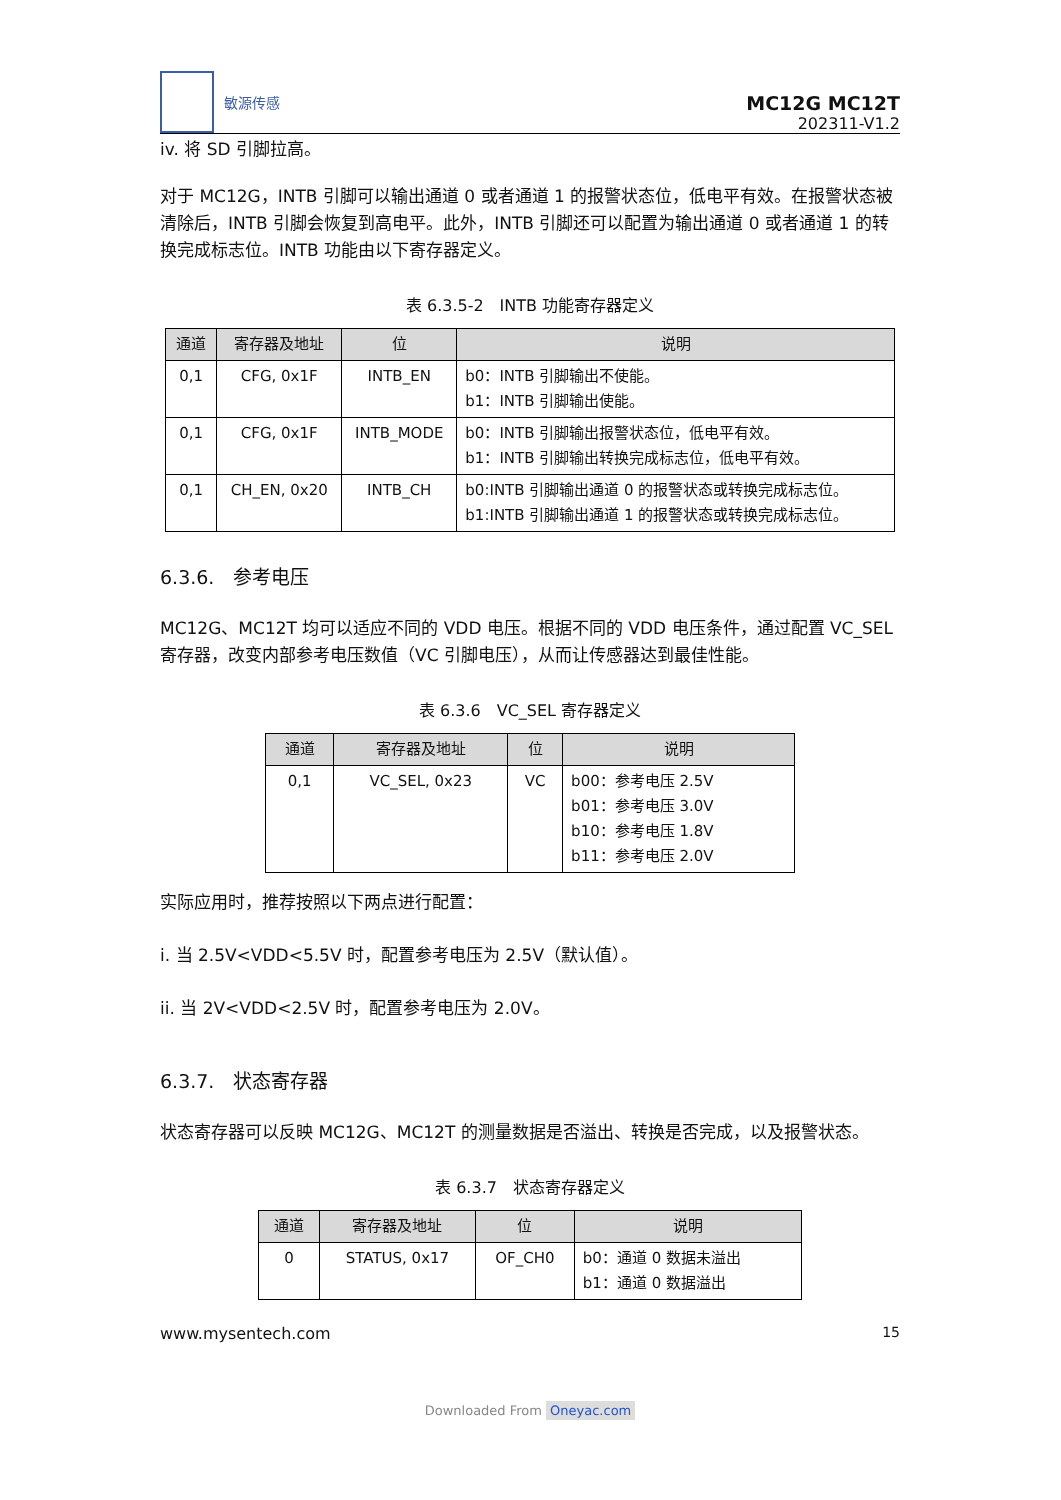敏源传感
MC12G MC12T
202311-V1.2
iv. 将 SD 引脚拉高。
对于 MC12G，INTB 引脚可以输出通道 0 或者通道 1 的报警状态位，低电平有效。在报警状态被清除后，INTB 引脚会恢复到高电平。此外，INTB 引脚还可以配置为输出通道 0 或者通道 1 的转换完成标志位。INTB 功能由以下寄存器定义。
表 6.3.5-2　INTB 功能寄存器定义
| 通道 | 寄存器及地址 | 位 | 说明 |
| --- | --- | --- | --- |
| 0,1 | CFG, 0x1F | INTB_EN | b0：INTB 引脚输出不使能。 b1：INTB 引脚输出使能。 |
| 0,1 | CFG, 0x1F | INTB_MODE | b0：INTB 引脚输出报警状态位，低电平有效。 b1：INTB 引脚输出转换完成标志位，低电平有效。 |
| 0,1 | CH_EN, 0x20 | INTB_CH | b0:INTB 引脚输出通道 0 的报警状态或转换完成标志位。 b1:INTB 引脚输出通道 1 的报警状态或转换完成标志位。 |
6.3.6.　参考电压
MC12G、MC12T 均可以适应不同的 VDD 电压。根据不同的 VDD 电压条件，通过配置 VC_SEL 寄存器，改变内部参考电压数值（VC 引脚电压），从而让传感器达到最佳性能。
表 6.3.6　VC_SEL 寄存器定义
| 通道 | 寄存器及地址 | 位 | 说明 |
| --- | --- | --- | --- |
| 0,1 | VC_SEL, 0x23 | VC | b00：参考电压 2.5V b01：参考电压 3.0V b10：参考电压 1.8V b11：参考电压 2.0V |
实际应用时，推荐按照以下两点进行配置：
i. 当 2.5V<VDD<5.5V 时，配置参考电压为 2.5V（默认值）。
ii. 当 2V<VDD<2.5V 时，配置参考电压为 2.0V。
6.3.7.　状态寄存器
状态寄存器可以反映 MC12G、MC12T 的测量数据是否溢出、转换是否完成，以及报警状态。
表 6.3.7　状态寄存器定义
| 通道 | 寄存器及地址 | 位 | 说明 |
| --- | --- | --- | --- |
| 0 | STATUS, 0x17 | OF_CH0 | b0：通道 0 数据未溢出 b1：通道 0 数据溢出 |
www.mysentech.com 15
Downloaded From Oneyac.com